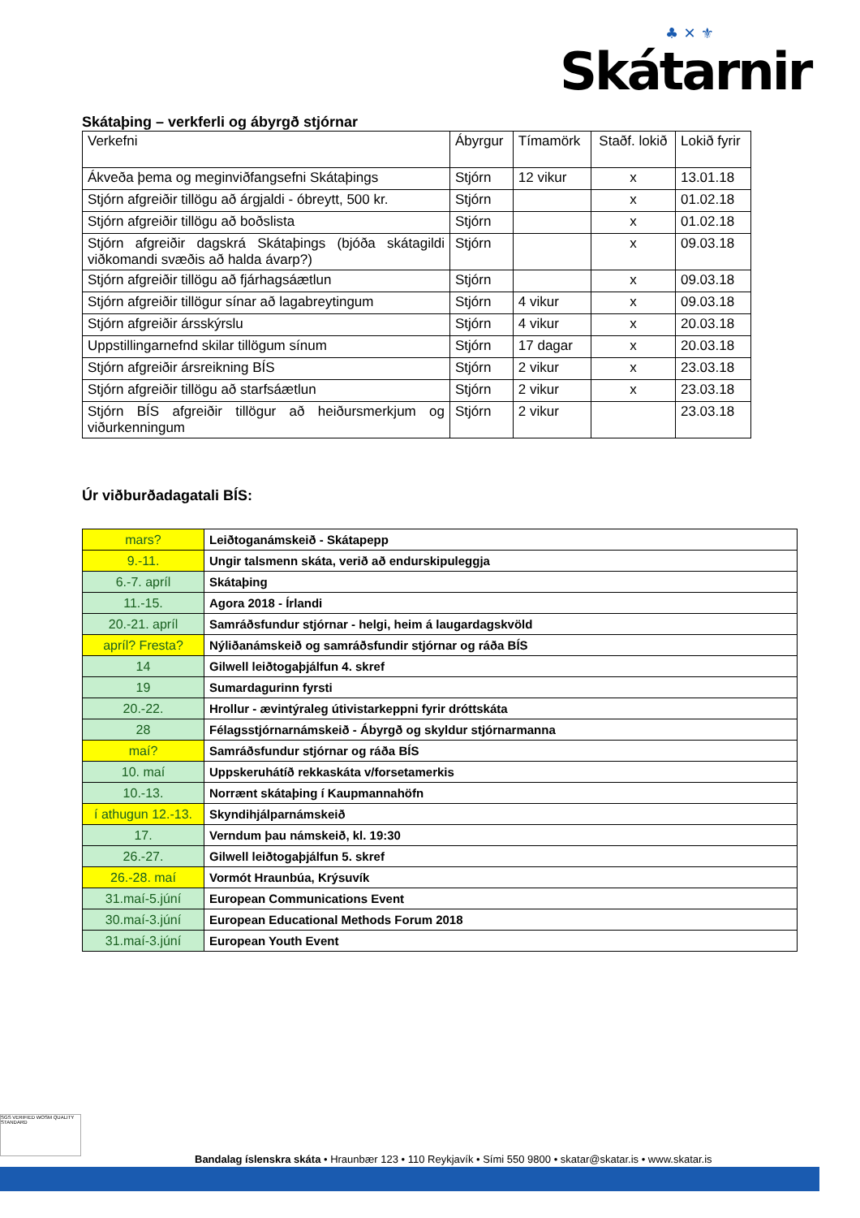♣ ✕ ⚜
Skátarnir
Skátaþing – verkferli og ábyrgð stjórnar
| Verkefni | Ábyrgur | Tímamörk | Staðf. lokið | Lokið fyrir |
| Ákveða þema og meginviðfangsefni Skátaþings | Stjórn | 12 vikur | x | 13.01.18 |
| Stjórn afgreiðir tillögu að árgjaldi - óbreytt, 500 kr. | Stjórn | | x | 01.02.18 |
| Stjórn afgreiðir tillögu að boðslista | Stjórn | | x | 01.02.18 |
| Stjórn afgreiðir dagskrá Skátaþings (bjóða skátagildi viðkomandi svæðis að halda ávarp?) | Stjórn | | x | 09.03.18 |
| Stjórn afgreiðir tillögu að fjárhagsáætlun | Stjórn | | x | 09.03.18 |
| Stjórn afgreiðir tillögur sínar að lagabreytingum | Stjórn | 4 vikur | x | 09.03.18 |
| Stjórn afgreiðir ársskýrslu | Stjórn | 4 vikur | x | 20.03.18 |
| Uppstillingarnefnd skilar tillögum sínum | Stjórn | 17 dagar | x | 20.03.18 |
| Stjórn afgreiðir ársreikning BÍS | Stjórn | 2 vikur | x | 23.03.18 |
| Stjórn afgreiðir tillögu að starfsáætlun | Stjórn | 2 vikur | x | 23.03.18 |
| Stjórn BÍS afgreiðir tillögur að heiðursmerkjum og viðurkenningum | Stjórn | 2 vikur | | 23.03.18 |
Úr viðburðadagatali BÍS:
| mars? | Leiðtoganámskeið - Skátapepp |
| 9.-11. | Ungir talsmenn skáta, verið að endurskipuleggja |
| 6.-7. apríl | Skátaþing |
| 11.-15. | Agora 2018 - Írlandi |
| 20.-21. apríl | Samráðsfundur stjórnar - helgi, heim á laugardagskvöld |
| apríl? Fresta? | Nýliðanámskeið og samráðsfundir stjórnar og ráða BÍS |
| 14 | Gilwell leiðtogaþjálfun 4. skref |
| 19 | Sumardagurinn fyrsti |
| 20.-22. | Hrollur - ævintýraleg útivistarkeppni fyrir dróttskáta |
| 28 | Félagsstjórnarnámskeið - Ábyrgð og skyldur stjórnarmanna |
| maí? | Samráðsfundur stjórnar og ráða BÍS |
| 10. maí | Uppskeruhátíð rekkaskáta v/forsetamerkis |
| 10.-13. | Norrænt skátaþing í Kaupmannahöfn |
| í athugun 12.-13. | Skyndihjálparnámskeið |
| 17. | Verndum þau námskeið, kl. 19:30 |
| 26.-27. | Gilwell leiðtogaþjálfun 5. skref |
| 26.-28. maí | Vormót Hraunbúa, Krýsuvík |
| 31.maí-5.júní | European Communications Event |
| 30.maí-3.júní | European Educational Methods Forum 2018 |
| 31.maí-3.júní | European Youth Event |
SGS VERIFIED WOSM QUALITY STANDARD
Bandalag íslenskra skáta • Hraunbær 123 • 110 Reykjavík • Sími 550 9800 • skatar@skatar.is • www.skatar.is